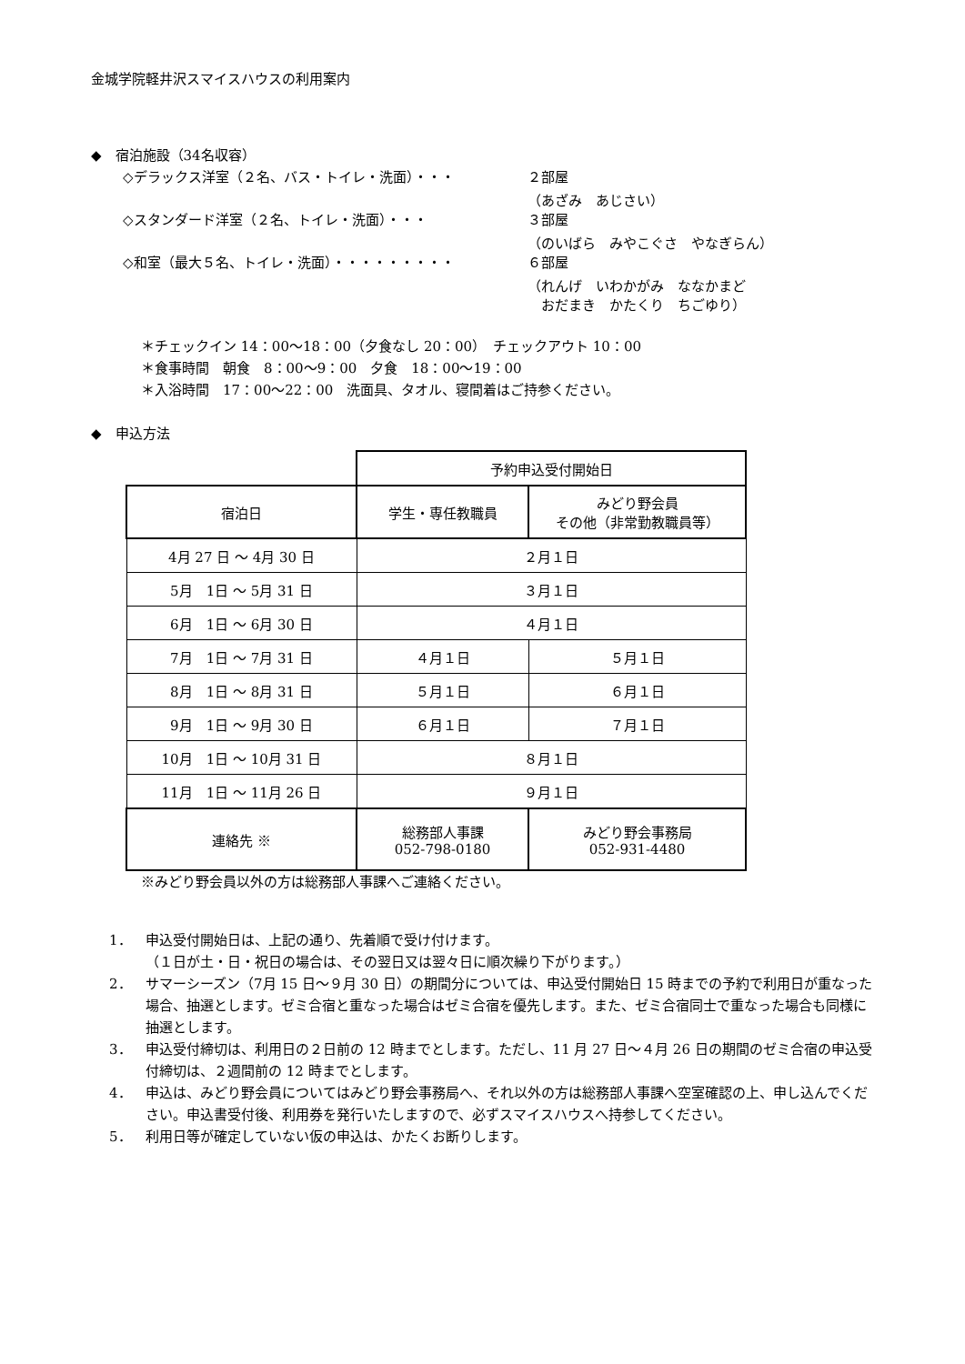金城学院軽井沢スマイスハウスの利用案内
◆　宿泊施設（34名収容）
◇デラックス洋室（２名、バス・トイレ・洗面）・・・ ２部屋
（あざみ　あじさい）
◇スタンダード洋室（２名、トイレ・洗面）・・・ ３部屋
（のいばら　みやこぐさ　やなぎらん）
◇和室（最大５名、トイレ・洗面）・・・・・・・・・ ６部屋
（れんげ　いわかがみ　ななかまど
　おだまき　かたくり　ちごゆり）
＊チェックイン 14：00～18：00（夕食なし 20：00）　チェックアウト 10：00
＊食事時間　朝食　8：00～9：00　夕食　18：00～19：00
＊入浴時間　17：00～22：00　洗面具、タオル、寝間着はご持参ください。
◆　申込方法
| | 予約申込受付開始日 | |
| 宿泊日 | 学生・専任教職員 | みどり野会員 その他（非常勤教職員等） |
| 4月 27 日 ～ 4月 30 日 | ２月１日 | |
| 5月 1日 ～ 5月 31 日 | ３月１日 | |
| 6月 1日 ～ 6月 30 日 | ４月１日 | |
| 7月 1日 ～ 7月 31 日 | ４月１日 | ５月１日 |
| 8月 1日 ～ 8月 31 日 | ５月１日 | ６月１日 |
| 9月 1日 ～ 9月 30 日 | ６月１日 | ７月１日 |
| 10月 1日 ～ 10月 31 日 | ８月１日 | |
| 11月 1日 ～ 11月 26 日 | ９月１日 | |
| 連絡先 ※ | 総務部人事課 052-798-0180 | みどり野会事務局 052-931-4480 |
※みどり野会員以外の方は総務部人事課へご連絡ください。
1． 申込受付開始日は、上記の通り、先着順で受け付けます。
（１日が土・日・祝日の場合は、その翌日又は翌々日に順次繰り下がります。）
2． サマーシーズン（7月 15 日～９月 30 日）の期間分については、申込受付開始日 15 時までの予約で利用日が重なった場合、抽選とします。ゼミ合宿と重なった場合はゼミ合宿を優先します。また、ゼミ合宿同士で重なった場合も同様に抽選とします。
3． 申込受付締切は、利用日の２日前の 12 時までとします。ただし、11 月 27 日～４月 26 日の期間のゼミ合宿の申込受付締切は、２週間前の 12 時までとします。
4． 申込は、みどり野会員についてはみどり野会事務局へ、それ以外の方は総務部人事課へ空室確認の上、申し込んでください。申込書受付後、利用券を発行いたしますので、必ずスマイスハウスへ持参してください。
5． 利用日等が確定していない仮の申込は、かたくお断りします。